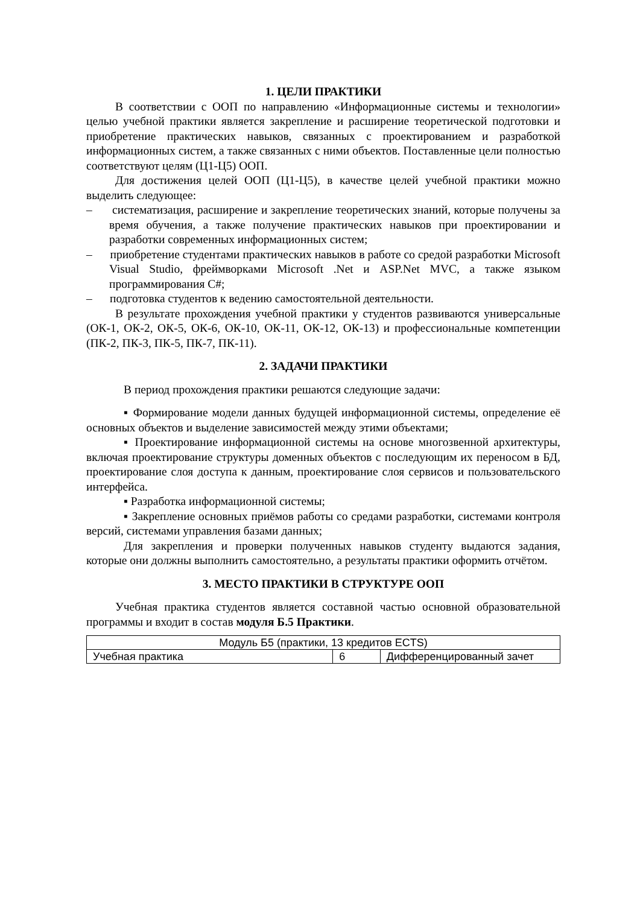1. ЦЕЛИ ПРАКТИКИ
В соответствии с ООП по направлению «Информационные системы и технологии» целью учебной практики является закрепление и расширение теоретической подготовки и приобретение практических навыков, связанных с проектированием и разработкой информационных систем, а также связанных с ними объектов. Поставленные цели полностью соответствуют целям (Ц1-Ц5) ООП.
Для достижения целей ООП (Ц1-Ц5), в качестве целей учебной практики можно выделить следующее:
– систематизация, расширение и закрепление теоретических знаний, которые получены за время обучения, а также получение практических навыков при проектировании и разработки современных информационных систем;
– приобретение студентами практических навыков в работе со средой разработки Microsoft Visual Studio, фреймворками Microsoft .Net и ASP.Net MVC, а также языком программирования C#;
– подготовка студентов к ведению самостоятельной деятельности.
В результате прохождения учебной практики у студентов развиваются универсальные (ОК-1, ОК-2, ОК-5, ОК-6, ОК-10, ОК-11, ОК-12, ОК-13) и профессиональные компетенции (ПК-2, ПК-3, ПК-5, ПК-7, ПК-11).
2. ЗАДАЧИ ПРАКТИКИ
В период прохождения практики решаются следующие задачи:
▪ Формирование модели данных будущей информационной системы, определение её основных объектов и выделение зависимостей между этими объектами;
▪ Проектирование информационной системы на основе многозвенной архитектуры, включая проектирование структуры доменных объектов с последующим их переносом в БД, проектирование слоя доступа к данным, проектирование слоя сервисов и пользовательского интерфейса.
▪ Разработка информационной системы;
▪ Закрепление основных приёмов работы со средами разработки, системами контроля версий, системами управления базами данных;
Для закрепления и проверки полученных навыков студенту выдаются задания, которые они должны выполнить самостоятельно, а результаты практики оформить отчётом.
3. МЕСТО ПРАКТИКИ В СТРУКТУРЕ ООП
Учебная практика студентов является составной частью основной образовательной программы и входит в состав модуля Б.5 Практики.
| Модуль Б5 (практики, 13 кредитов ECTS) | | |
| Учебная практика | 6 | Дифференцированный зачет |